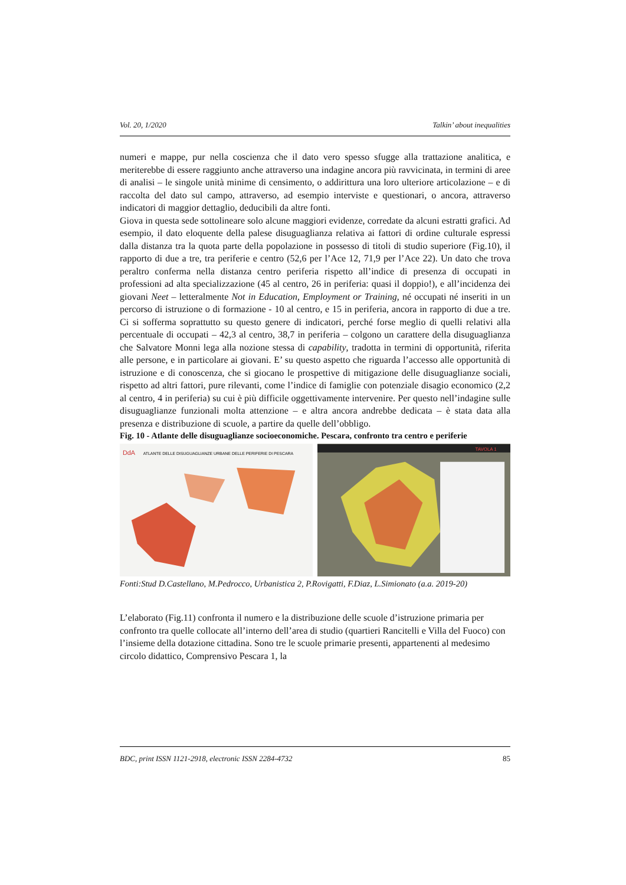Vol. 20, 1/2020 Talkin’ about inequalities
numeri e mappe, pur nella coscienza che il dato vero spesso sfugge alla trattazione analitica, e meriterebbe di essere raggiunto anche attraverso una indagine ancora più ravvicinata, in termini di aree di analisi – le singole unità minime di censimento, o addirittura una loro ulteriore articolazione – e di raccolta del dato sul campo, attraverso, ad esempio interviste e questionari, o ancora, attraverso indicatori di maggior dettaglio, deducibili da altre fonti.
Giova in questa sede sottolineare solo alcune maggiori evidenze, corredate da alcuni estratti grafici. Ad esempio, il dato eloquente della palese disuguaglianza relativa ai fattori di ordine culturale espressi dalla distanza tra la quota parte della popolazione in possesso di titoli di studio superiore (Fig.10), il rapporto di due a tre, tra periferie e centro (52,6 per l’Ace 12, 71,9 per l’Ace 22). Un dato che trova peraltro conferma nella distanza centro periferia rispetto all’indice di presenza di occupati in professioni ad alta specializzazione (45 al centro, 26 in periferia: quasi il doppio!), e all’incidenza dei giovani Neet – letteralmente Not in Education, Employment or Training, né occupati né inseriti in un percorso di istruzione o di formazione - 10 al centro, e 15 in periferia, ancora in rapporto di due a tre. Ci si sofferma soprattutto su questo genere di indicatori, perché forse meglio di quelli relativi alla percentuale di occupati – 42,3 al centro, 38,7 in periferia – colgono un carattere della disuguaglianza che Salvatore Monni lega alla nozione stessa di capability, tradotta in termini di opportunità, riferita alle persone, e in particolare ai giovani. E’ su questo aspetto che riguarda l’accesso alle opportunità di istruzione e di conoscenza, che si giocano le prospettive di mitigazione delle disuguaglianze sociali, rispetto ad altri fattori, pure rilevanti, come l’indice di famiglie con potenziale disagio economico (2,2 al centro, 4 in periferia) su cui è più difficile oggettivamente intervenire. Per questo nell’indagine sulle disuguaglianze funzionali molta attenzione – e altra ancora andrebbe dedicata – è stata data alla presenza e distribuzione di scuole, a partire da quelle dell’obbligo.
Fig. 10 - Atlante delle disuguaglianze socioeconomiche. Pescara, confronto tra centro e periferie
DdA
ATLANTE DELLE DISUGUAGLIANZE URBANE DELLE PERIFERIE DI PESCARA
TAVOLA 1
Fonti:Stud D.Castellano, M.Pedrocco, Urbanistica 2, P.Rovigatti, F.Diaz, L.Simionato (a.a. 2019-20)
L’elaborato (Fig.11) confronta il numero e la distribuzione delle scuole d’istruzione primaria per confronto tra quelle collocate all’interno dell’area di studio (quartieri Rancitelli e Villa del Fuoco) con l’insieme della dotazione cittadina. Sono tre le scuole primarie presenti, appartenenti al medesimo circolo didattico, Comprensivo Pescara 1, la
BDC, print ISSN 1121-2918, electronic ISSN 2284-4732 85